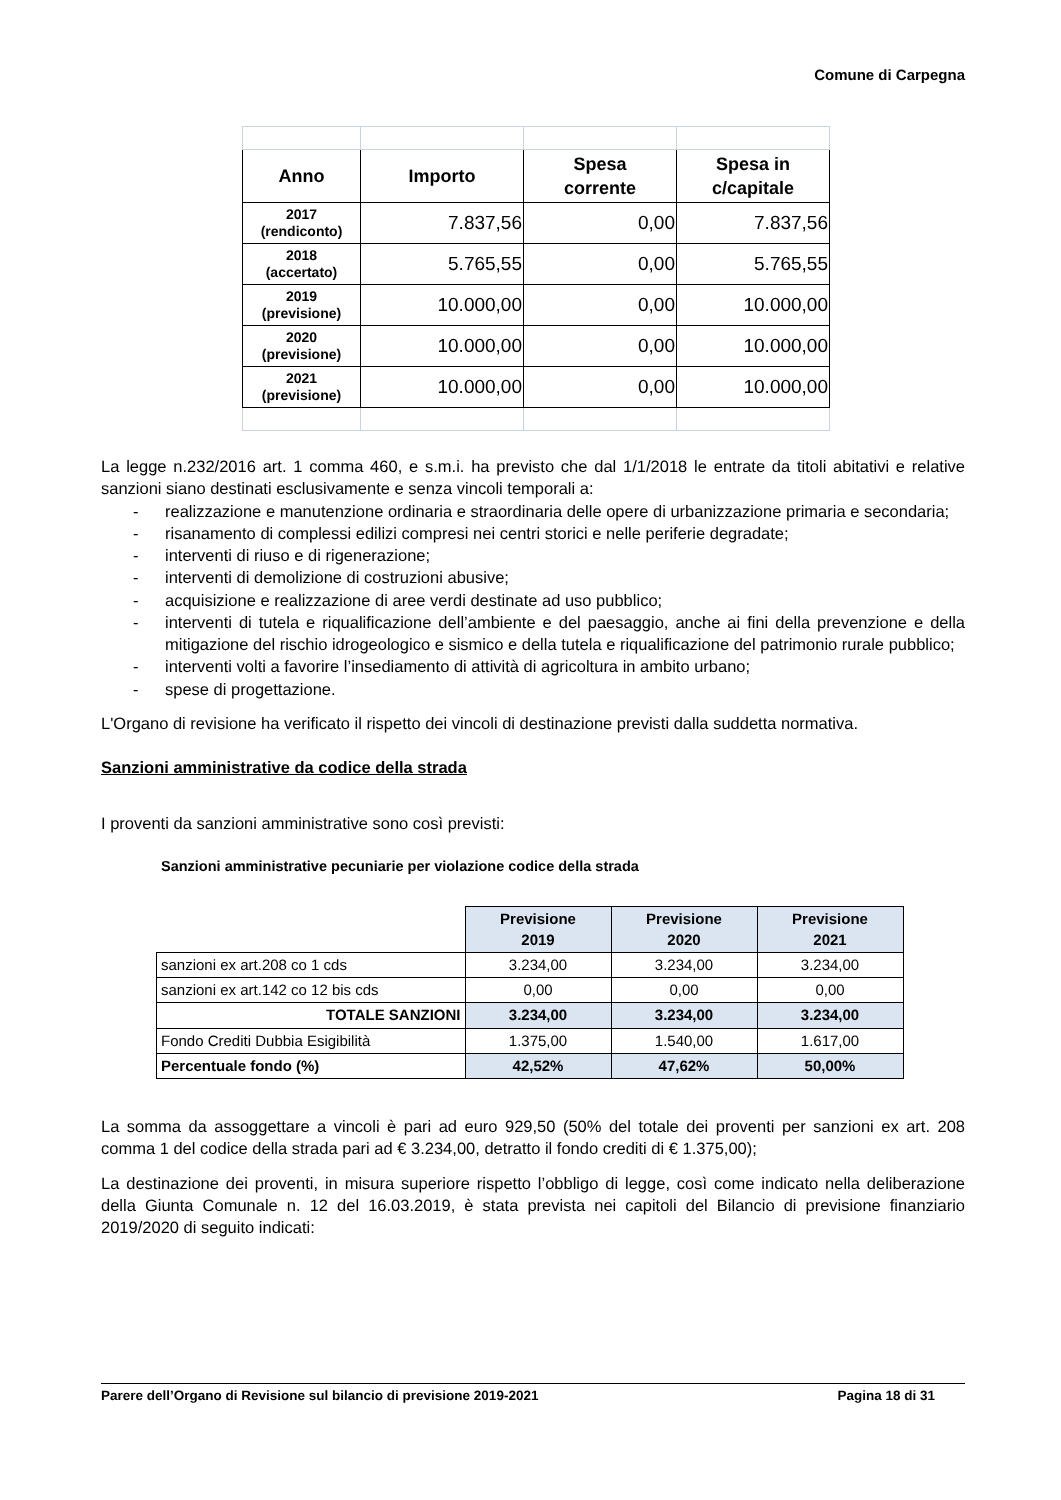Comune di Carpegna
| Anno | Importo | Spesa corrente | Spesa in c/capitale |
| --- | --- | --- | --- |
| 2017 (rendiconto) | 7.837,56 | 0,00 | 7.837,56 |
| 2018 (accertato) | 5.765,55 | 0,00 | 5.765,55 |
| 2019 (previsione) | 10.000,00 | 0,00 | 10.000,00 |
| 2020 (previsione) | 10.000,00 | 0,00 | 10.000,00 |
| 2021 (previsione) | 10.000,00 | 0,00 | 10.000,00 |
La legge n.232/2016 art. 1 comma 460, e s.m.i. ha previsto che dal 1/1/2018 le entrate da titoli abitativi e relative sanzioni siano destinati esclusivamente e senza vincoli temporali a:
- realizzazione e manutenzione ordinaria e straordinaria delle opere di urbanizzazione primaria e secondaria;
- risanamento di complessi edilizi compresi nei centri storici e nelle periferie degradate;
- interventi di riuso e di rigenerazione;
- interventi di demolizione di costruzioni abusive;
- acquisizione e realizzazione di aree verdi destinate ad uso pubblico;
- interventi di tutela e riqualificazione dell’ambiente e del paesaggio, anche ai fini della prevenzione e della mitigazione del rischio idrogeologico e sismico e della tutela e riqualificazione del patrimonio rurale pubblico;
- interventi volti a favorire l’insediamento di attività di agricoltura in ambito urbano;
- spese di progettazione.
L'Organo di revisione ha verificato il rispetto dei vincoli di destinazione previsti dalla suddetta normativa.
Sanzioni amministrative da codice della strada
I proventi da sanzioni amministrative sono così previsti:
Sanzioni amministrative pecuniarie per violazione codice della strada
| | Previsione 2019 | Previsione 2020 | Previsione 2021 |
| sanzioni ex art.208 co 1 cds | 3.234,00 | 3.234,00 | 3.234,00 |
| sanzioni ex art.142 co 12 bis cds | 0,00 | 0,00 | 0,00 |
| TOTALE SANZIONI | 3.234,00 | 3.234,00 | 3.234,00 |
| Fondo Crediti Dubbia Esigibilità | 1.375,00 | 1.540,00 | 1.617,00 |
| Percentuale fondo (%) | 42,52% | 47,62% | 50,00% |
La somma da assoggettare a vincoli è pari ad euro 929,50 (50% del totale dei proventi per sanzioni ex art. 208 comma 1 del codice della strada pari ad € 3.234,00, detratto il fondo crediti di € 1.375,00);
La destinazione dei proventi, in misura superiore rispetto l’obbligo di legge, così come indicato nella deliberazione della Giunta Comunale n. 12 del 16.03.2019, è stata prevista nei capitoli del Bilancio di previsione finanziario 2019/2020 di seguito indicati:
Parere dell’Organo di Revisione sul bilancio di previsione 2019-2021 Pagina 18 di 31